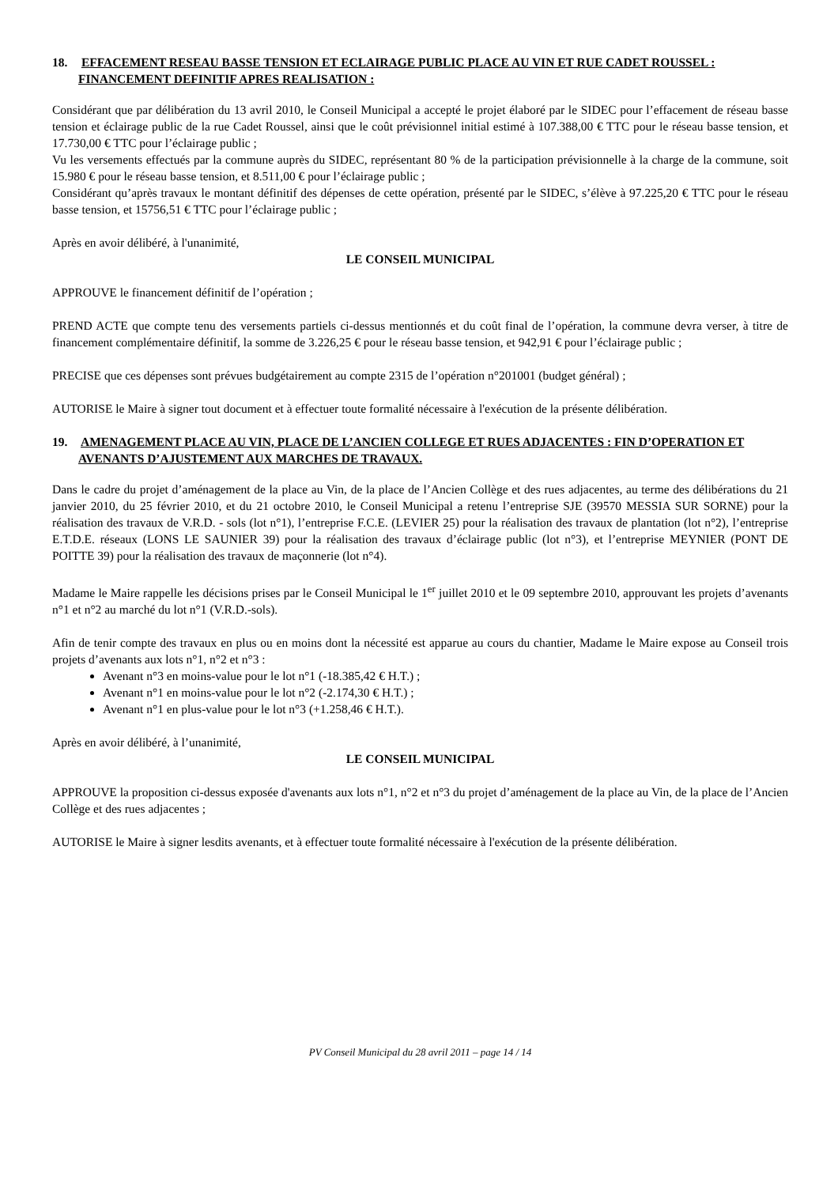18. EFFACEMENT RESEAU BASSE TENSION ET ECLAIRAGE PUBLIC PLACE AU VIN ET RUE CADET ROUSSEL : FINANCEMENT DEFINITIF APRES REALISATION :
Considérant que par délibération du 13 avril 2010, le Conseil Municipal a accepté le projet élaboré par le SIDEC pour l’effacement de réseau basse tension et éclairage public de la rue Cadet Roussel, ainsi que le coût prévisionnel initial estimé à 107.388,00 € TTC pour le réseau basse tension, et 17.730,00 € TTC pour l’éclairage public ;
Vu les versements effectués par la commune auprès du SIDEC, représentant 80 % de la participation prévisionnelle à la charge de la commune, soit 15.980 € pour le réseau basse tension, et 8.511,00 € pour l’éclairage public ;
Considérant qu’après travaux le montant définitif des dépenses de cette opération, présenté par le SIDEC, s’élève à 97.225,20 € TTC pour le réseau basse tension, et 15756,51 € TTC pour l’éclairage public ;
Après en avoir délibéré, à l'unanimité,
LE CONSEIL MUNICIPAL
APPROUVE le financement définitif de l’opération ;
PREND ACTE que compte tenu des versements partiels ci-dessus mentionnés et du coût final de l’opération, la commune devra verser, à titre de financement complémentaire définitif, la somme de 3.226,25 € pour le réseau basse tension, et 942,91 € pour l’éclairage public ;
PRECISE que ces dépenses sont prévues budgétairement au compte 2315 de l’opération n°201001 (budget général) ;
AUTORISE le Maire à signer tout document et à effectuer toute formalité nécessaire à l'exécution de la présente délibération.
19. AMENAGEMENT PLACE AU VIN, PLACE DE L’ANCIEN COLLEGE ET RUES ADJACENTES : FIN D’OPERATION ET AVENANTS D’AJUSTEMENT AUX MARCHES DE TRAVAUX.
Dans le cadre du projet d’aménagement de la place au Vin, de la place de l’Ancien Collège et des rues adjacentes, au terme des délibérations du 21 janvier 2010, du 25 février 2010, et du 21 octobre 2010, le Conseil Municipal a retenu l’entreprise SJE (39570 MESSIA SUR SORNE) pour la réalisation des travaux de V.R.D. - sols (lot n°1), l’entreprise F.C.E. (LEVIER 25) pour la réalisation des travaux de plantation (lot n°2), l’entreprise E.T.D.E. réseaux (LONS LE SAUNIER 39) pour la réalisation des travaux d’éclairage public (lot n°3), et l’entreprise MEYNIER (PONT DE POITTE 39) pour la réalisation des travaux de maçonnerie (lot n°4).
Madame le Maire rappelle les décisions prises par le Conseil Municipal le 1<sup>er</sup> juillet 2010 et le 09 septembre 2010, approuvant les projets d’avenants n°1 et n°2 au marché du lot n°1 (V.R.D.-sols).
Afin de tenir compte des travaux en plus ou en moins dont la nécessité est apparue au cours du chantier, Madame le Maire expose au Conseil trois projets d’avenants aux lots n°1, n°2 et n°3 :
Avenant n°3 en moins-value pour le lot n°1 (-18.385,42 € H.T.) ;
Avenant n°1 en moins-value pour le lot n°2 (-2.174,30 € H.T.) ;
Avenant n°1 en plus-value pour le lot n°3 (+1.258,46 € H.T.).
Après en avoir délibéré, à l’unanimité,
LE CONSEIL MUNICIPAL
APPROUVE la proposition ci-dessus exposée d'avenants aux lots n°1, n°2 et n°3 du projet d’aménagement de la place au Vin, de la place de l’Ancien Collège et des rues adjacentes ;
AUTORISE le Maire à signer lesdits avenants, et à effectuer toute formalité nécessaire à l'exécution de la présente délibération.
PV Conseil Municipal du 28 avril 2011 – page 14 / 14